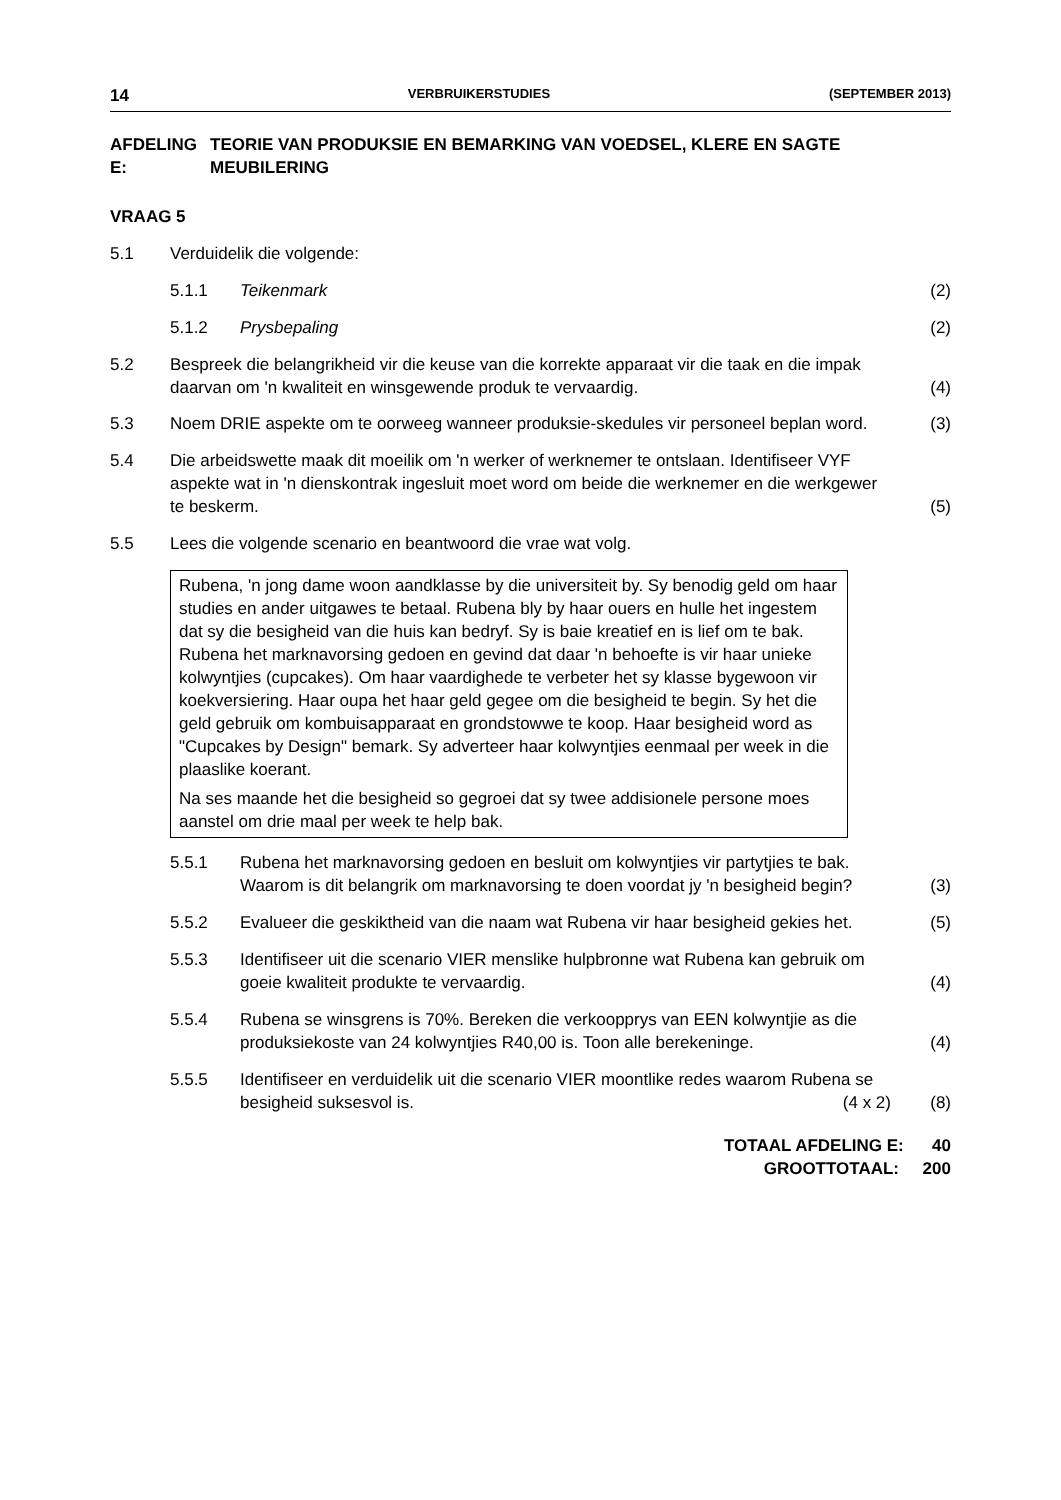14 VERBRUIKERSTUDIES (SEPTEMBER 2013)
AFDELING E: TEORIE VAN PRODUKSIE EN BEMARKING VAN VOEDSEL, KLERE EN SAGTE MEUBILERING
VRAAG 5
5.1 Verduidelik die volgende:
5.1.1 Teikenmark (2)
5.1.2 Prysbepaling (2)
5.2 Bespreek die belangrikheid vir die keuse van die korrekte apparaat vir die taak en die impak daarvan om 'n kwaliteit en winsgewende produk te vervaardig. (4)
5.3 Noem DRIE aspekte om te oorweeg wanneer produksie-skedules vir personeel beplan word. (3)
5.4 Die arbeidswette maak dit moeilik om 'n werker of werknemer te ontslaan. Identifiseer VYF aspekte wat in 'n dienskontrak ingesluit moet word om beide die werknemer en die werkgewer te beskerm. (5)
5.5 Lees die volgende scenario en beantwoord die vrae wat volg.
Rubena, 'n jong dame woon aandklasse by die universiteit by. Sy benodig geld om haar studies en ander uitgawes te betaal. Rubena bly by haar ouers en hulle het ingestem dat sy die besigheid van die huis kan bedryf. Sy is baie kreatief en is lief om te bak. Rubena het marknavorsing gedoen en gevind dat daar 'n behoefte is vir haar unieke kolwyntjies (cupcakes). Om haar vaardighede te verbeter het sy klasse bygewoon vir koekversiering. Haar oupa het haar geld gegee om die besigheid te begin. Sy het die geld gebruik om kombuisapparaat en grondstowwe te koop. Haar besigheid word as "Cupcakes by Design" bemark. Sy adverteer haar kolwyntjies eenmaal per week in die plaaslike koerant.
Na ses maande het die besigheid so gegroei dat sy twee addisionele persone moes aanstel om drie maal per week te help bak.
5.5.1 Rubena het marknavorsing gedoen en besluit om kolwyntjies vir partytjies te bak. Waarom is dit belangrik om marknavorsing te doen voordat jy 'n besigheid begin? (3)
5.5.2 Evalueer die geskiktheid van die naam wat Rubena vir haar besigheid gekies het. (5)
5.5.3 Identifiseer uit die scenario VIER menslike hulpbronne wat Rubena kan gebruik om goeie kwaliteit produkte te vervaardig. (4)
5.5.4 Rubena se winsgrens is 70%. Bereken die verkoopprys van EEN kolwyntjie as die produksiekoste van 24 kolwyntjies R40,00 is. Toon alle berekeninge. (4)
5.5.5 Identifiseer en verduidelik uit die scenario VIER moontlike redes waarom Rubena se besigheid suksesvol is. (4 x 2) (8)
TOTAAL AFDELING E: 40
GROOTTOTAAL: 200